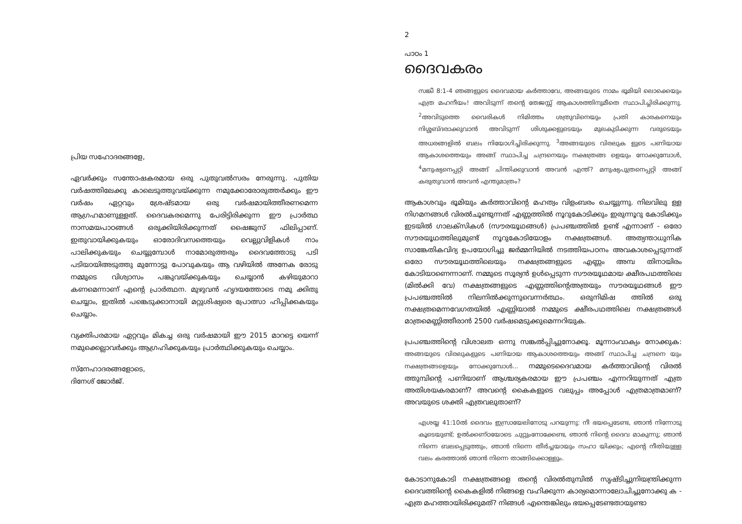പ്രിയ സഹോദരങ്ങളേ,
ഏവർക്കും സന്തോഷകരമായ ഒരു പുതുവൽസരം നേരുന്നു. പുതിയ വർഷത്തിലേക്കു കാലെടുത്തുവയ്ക്കുന്ന നമുക്കോരോരുത്തർക്കും ഈ വർഷം ഏറ്റവും ശ്രേഷ്ടമായ ഒരു വർഷമായിത്തീരണമെന്ന ആഗ്രഹമാണുള്ളത്. ദൈവകരമെന്നു പേരിട്ടിരിക്കുന്ന ഈ പ്രാർത്ഥ നാസമയപാഠങ്ങൾ ഒരുക്കിയിരിക്കുന്നത് ഷൈജുസ് ഫിലിപ്പാണ്. ഇതുവായിക്കുകയും ഓരോദിവസത്തെയും വെല്ലുവിളികൾ നാം പാലിക്കുകയും ചെയ്യുമ്പോൾ നാമോരുത്തരും ദൈവത്തോടു പടി പടിയായിഅടുത്തു മുന്നോട്ടു പോവുകയും ആ വഴിയിൽ അനേക രോടു നമ്മുടെ വിശ്വാസം പങ്കുവയ്ക്കുകയും ചെയ്യാൻ കഴിയുമാറാ കണമെന്നാണ് എന്റെ പ്രാർത്ഥന. മുഴുവൻ ഹൃദയത്തോടെ നമു ക്കിതു ചെയ്യാം, ഇതിൽ പങ്കെടുക്കാനായി മറ്റുശിഷ്യരെ പ്രോത്സാ ഹിപ്പിക്കകയും ചെയ്യാം.
വ്യക്തിപരമായ ഏറ്റവും മികച്ച ഒരു വർഷമായി ഈ 2015 മാറട്ടെ യെന്ന് നമുക്കെല്ലാവർക്കും ആഗ്രഹിക്കുകയും പ്രാർത്ഥിക്കുകയും ചെയ്യാം.
സ്നേഹാദരങ്ങളോടെ,
ദിനേശ് ജോർജ്.
2
പാഠം 1
ദൈവകരം
സങ്കീ 8:1-4 ഞങ്ങളുടെ ദൈവമായ കർത്താവേ, അങ്ങയുടെ നാമം ഭൂമിയി ലൊക്കെയും എത്ര മഹനീയം! അവിടുന്ന് തന്റെ തേജസ്സ് ആകാശത്തിനുമീതെ സ്ഥാപിച്ചിരിക്കുന്നു. <sup>2</sup>അവിടുത്തെ വൈരികൾ നിമിത്തം ശത്രുവിനെയും പ്രതി കാരകനെയും നിശ്ശബ്ദരാക്കുവാൻ അവിടുന്ന് ശിശുക്കളുടെയും മുലകുടിക്കുന്ന വരുടെയും അധരങ്ങളിൽ ബലം നിയോഗിച്ചിരിക്കുന്നു. <sup>3</sup>അങ്ങയുടെ വിരലുക ളുടെ പണിയായ ആകാശത്തെയും അങ്ങ് സ്ഥാപിച്ച ചന്ദ്രനെയും നക്ഷത്രങ്ങ ളെയും നോക്കുമ്പോൾ, <sup>4</sup>മനുഷ്യനെപ്പറ്റി അങ്ങ് ചിന്തിക്കുവാൻ അവൻ എന്ത്? മനുഷ്യപുത്രനെപ്പറ്റി അങ്ങ് കരുതുവാൻ അവൻ എന്തുമാത്രം?
ആകാശവും ഭൂമിയും കർത്താവിന്റെ മഹത്വം വിളംബരം ചെയ്യുന്നു. നിലവിലു ള്ള നിഗമനങ്ങൾ വിരൽചൂണ്ടുന്നത് എണ്ണത്തിൽ നൂറുകോടിക്കും ഇരുന്നൂറു കോടിക്കും ഇടയിൽ ഗാലക്സികൾ (സൗരയൂഥങ്ങൾ) പ്രപഞ്ചത്തിൽ ഉണ്ട് എന്നാണ് - ഒരോ സൗരയൂഥത്തിലുമുണ്ട് നൂറുകോടിയോളം നക്ഷത്രങ്ങൾ. അത്യന്താധുനിക സാങ്കേതികവിദ്യ ഉപയോഗിച്ചു ജർമ്മനിയിൽ നടത്തിയപഠനം അവകാശപ്പെടുന്നത് ഒരോ സൗരയൂഥത്തിലെയും നക്ഷത്രങ്ങളുടെ എണ്ണം അമ്പ തിനായിരം കോടിയാണെന്നാണ്. നമ്മുടെ സൂര്യൻ ഉൾപ്പെടുന്ന സൗരയൂഥമായ ക്ഷീരപഥത്തിലെ (മിൽക്കി വേ) നക്ഷത്രങ്ങളുടെ എണ്ണത്തിന്റെഅത്രയും സൗരയൂഥങ്ങൾ ഈ പ്രപഞ്ചത്തിൽ നിലനിൽക്കുന്നുവെന്നർത്ഥം. ഒരുനിമിഷ ത്തിൽ ഒരു നക്ഷത്രമെന്നവേഗതയിൽ എണ്ണിയാൽ നമ്മുടെ ക്ഷീരപഥത്തിലെ നക്ഷത്രങ്ങൾ മാത്രമെണ്ണിത്തീരാൻ 2500 വർഷമെടുക്കുമെന്നറിയുക.
പ്രപഞ്ചത്തിന്റെ വിശാലത ഒന്നു സങ്കൽപ്പിച്ചുനോക്കൂ. മൂന്നാംവാക്യം നോക്കുക: അങ്ങയുടെ വിരലുകളുടെ പണിയായ ആകാശത്തെയും അങ്ങ് സ്ഥാപിച്ച ചന്ദ്രനെ യും നക്ഷത്രങ്ങളെയും നോക്കുമ്പോൾ... നമ്മുടെദൈവമായ കർത്താവിന്റെ വിരൽ ത്തുമ്പിന്റെ പണിയാണ് ആശ്ചര്യകരമായ ഈ പ്രപഞ്ചം എന്നറിയുന്നത് എത്ര അതിശയകരമാണ്? അവന്റെ കൈകളുടെ വലുപ്പം അപ്പോൾ എത്രമാത്രമാണ്? അവയുടെ ശക്തി എത്രവലുതാണ്?
എശയ്യ 41:10ൽ ദൈവം ഇസ്രായേലിനോടു പറയുന്നു: നീ ഭയപ്പെടേണ്ട, ഞാൻ നിന്നോടു കൂടെയുണ്ട്; ഉൽക്കണ്ഠയോടെ ചുറ്റുംനോക്കേണ്ട, ഞാൻ നിന്റെ ദൈവ മാകുന്നു; ഞാൻ നിന്നെ ബലപ്പെടുത്തും, ഞാൻ നിന്നെ തീർച്ചയായും സഹാ യിക്കും; എന്റെ നീതിയുള്ള വലം കരത്താൽ ഞാൻ നിന്നെ താങ്ങിക്കൊള്ളും.
കോടാനുകോടി നക്ഷത്രങ്ങളെ തന്റെ വിരൽതുമ്പിൽ സൃഷ്ടിച്ചുനിയന്ത്രിക്കുന്ന ദൈവത്തിന്റെ കൈകളിൽ നിങ്ങളെ വഹിക്കുന്ന കാര്യമൊന്നാലോചിച്ചുനോക്കു ക - എത്ര മഹത്തായിരിക്കുമത്? നിങ്ങൾ എന്തെങ്കിലും ഭയപ്പെടേണ്ടതായുണ്ടാ